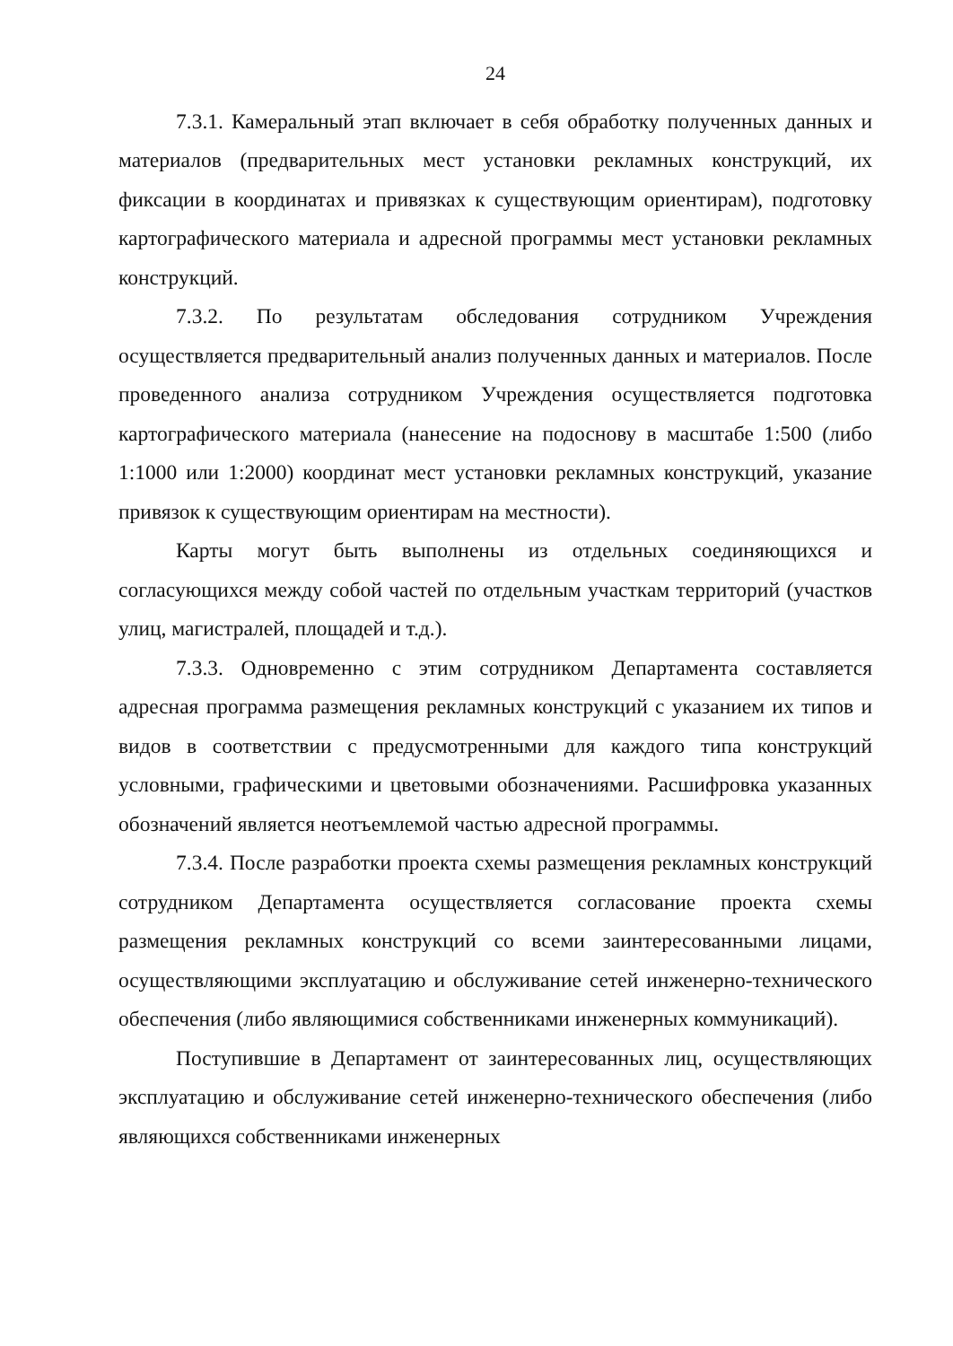24
7.3.1. Камеральный этап включает в себя обработку полученных данных и материалов (предварительных мест установки рекламных конструкций, их фиксации в координатах и привязках к существующим ориентирам), подготовку картографического материала и адресной программы мест установки рекламных конструкций.
7.3.2. По результатам обследования сотрудником Учреждения осуществляется предварительный анализ полученных данных и материалов. После проведенного анализа сотрудником Учреждения осуществляется подготовка картографического материала (нанесение на подоснову в масштабе 1:500 (либо 1:1000 или 1:2000) координат мест установки рекламных конструкций, указание привязок к существующим ориентирам на местности).
Карты могут быть выполнены из отдельных соединяющихся и согласующихся между собой частей по отдельным участкам территорий (участков улиц, магистралей, площадей и т.д.).
7.3.3. Одновременно с этим сотрудником Департамента составляется адресная программа размещения рекламных конструкций с указанием их типов и видов в соответствии с предусмотренными для каждого типа конструкций условными, графическими и цветовыми обозначениями. Расшифровка указанных обозначений является неотъемлемой частью адресной программы.
7.3.4. После разработки проекта схемы размещения рекламных конструкций сотрудником Департамента осуществляется согласование проекта схемы размещения рекламных конструкций со всеми заинтересованными лицами, осуществляющими эксплуатацию и обслуживание сетей инженерно-технического обеспечения (либо являющимися собственниками инженерных коммуникаций).
Поступившие в Департамент от заинтересованных лиц, осуществляющих эксплуатацию и обслуживание сетей инженерно-технического обеспечения (либо являющихся собственниками инженерных